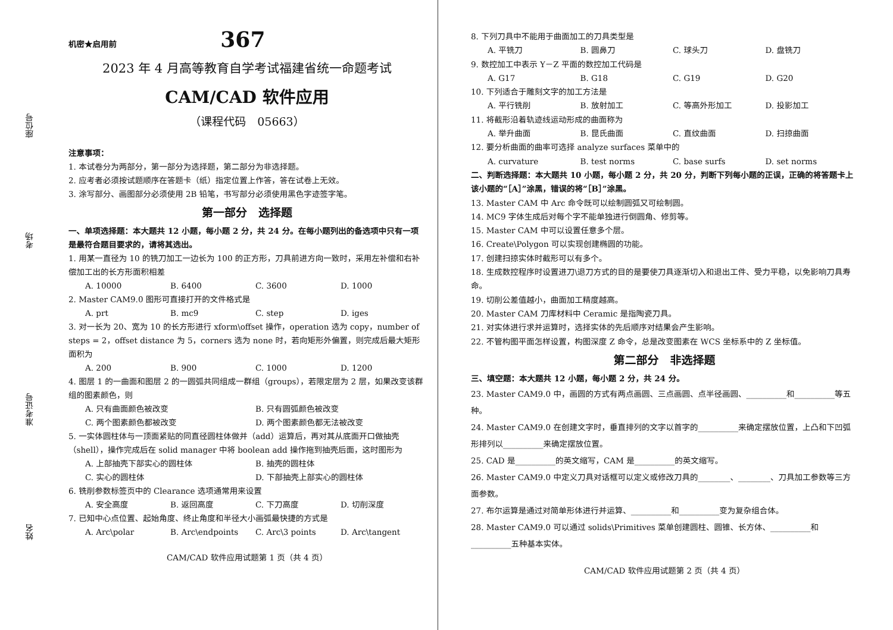座位号
考场
准考证号
姓名
机密★启用前 367
2023 年 4 月高等教育自学考试福建省统一命题考试
CAM/CAD 软件应用
（课程代码　05663）
注意事项：
1. 本试卷分为两部分，第一部分为选择题，第二部分为非选择题。
2. 应考者必须按试题顺序在答题卡（纸）指定位置上作答，答在试卷上无效。
3. 涂写部分、画图部分必须使用 2B 铅笔，书写部分必须使用黑色字迹签字笔。
第一部分　选择题
一、单项选择题：本大题共 12 小题，每小题 2 分，共 24 分。在每小题列出的备选项中只有一项是最符合题目要求的，请将其选出。
1. 用某一直径为 10 的铣刀加工一边长为 100 的正方形，刀具前进方向一致时，采用左补偿和右补偿加工出的长方形面积相差
A. 10000 B. 6400 C. 3600 D. 1000
2. Master CAM9.0 图形可直接打开的文件格式是
A. prt B. mc9 C. step D. iges
3. 对一长为 20、宽为 10 的长方形进行 xform\offset 操作，operation 选为 copy，number of steps = 2，offset distance 为 5，corners 选为 none 时，若向矩形外偏置，则完成后最大矩形面积为
A. 200 B. 900 C. 1000 D. 1200
4. 图层 1 的一曲面和图层 2 的一圆弧共同组成一群组（groups），若限定层为 2 层，如果改变该群组的图素颜色，则
A. 只有曲面颜色被改变 B. 只有圆弧颜色被改变
C. 两个图素颜色都被改变 D. 两个图素颜色都无法被改变
5. 一实体圆柱体与一顶面紧贴的同直径圆柱体做并（add）运算后，再对其从底面开口做抽壳（shell），操作完成后在 solid manager 中将 boolean add 操作拖到抽壳后面，这时图形为
A. 上部抽壳下部实心的圆柱体 B. 抽壳的圆柱体
C. 实心的圆柱体 D. 下部抽壳上部实心的圆柱体
6. 铣削参数标签页中的 Clearance 选项通常用来设置
A. 安全高度 B. 返回高度 C. 下刀高度 D. 切削深度
7. 已知中心点位置、起始角度、终止角度和半径大小画弧最快捷的方式是
A. Arc\polar B. Arc\endpoints C. Arc\3 points D. Arc\tangent
CAM/CAD 软件应用试题第 1 页（共 4 页）
8. 下列刀具中不能用于曲面加工的刀具类型是
A. 平铣刀 B. 圆鼻刀 C. 球头刀 D. 盘铣刀
9. 数控加工中表示 Y－Z 平面的数控加工代码是
A. G17 B. G18 C. G19 D. G20
10. 下列适合于雕刻文字的加工方法是
A. 平行铣削 B. 放射加工 C. 等高外形加工 D. 投影加工
11. 将截形沿着轨迹线运动形成的曲面称为
A. 举升曲面 B. 昆氏曲面 C. 直纹曲面 D. 扫掠曲面
12. 要分析曲面的曲率可选择 analyze surfaces 菜单中的
A. curvature B. test norms C. base surfs D. set norms
二、判断选择题：本大题共 10 小题，每小题 2 分，共 20 分，判断下列每小题的正误，正确的将答题卡上该小题的“［A］”涂黑，错误的将“［B］”涂黑。
13. Master CAM 中 Arc 命令既可以绘制圆弧又可绘制圆。
14. MC9 字体生成后对每个字不能单独进行倒圆角、修剪等。
15. Master CAM 中可以设置任意多个层。
16. Create\Polygon 可以实现创建椭圆的功能。
17. 创建扫掠实体时截形可以有多个。
18. 生成数控程序时设置进刀\退刀方式的目的是要使刀具逐渐切入和退出工件、受力平稳，以免影响刀具寿命。
19. 切削公差值越小，曲面加工精度越高。
20. Master CAM 刀库材料中 Ceramic 是指陶瓷刀具。
21. 对实体进行求并运算时，选择实体的先后顺序对结果会产生影响。
22. 不管构图平面怎样设置，构图深度 Z 命令，总是改变图素在 WCS 坐标系中的 Z 坐标值。
第二部分　非选择题
三、填空题：本大题共 12 小题，每小题 2 分，共 24 分。
23. Master CAM9.0 中，画圆的方式有两点画圆、三点画圆、点半径画圆、__________和__________等五种。
24. Master CAM9.0 在创建文字时，垂直排列的文字以首字的__________来确定摆放位置，上凸和下凹弧形排列以__________来确定摆放位置。
25. CAD 是__________的英文缩写，CAM 是__________的英文缩写。
26. Master CAM9.0 中定义刀具对话框可以定义或修改刀具的________、________、刀具加工参数等三方面参数。
27. 布尔运算是通过对简单形体进行并运算、__________和__________变为复杂组合体。
28. Master CAM9.0 可以通过 solids\Primitives 菜单创建圆柱、圆锥、长方体、__________和__________五种基本实体。
CAM/CAD 软件应用试题第 2 页（共 4 页）